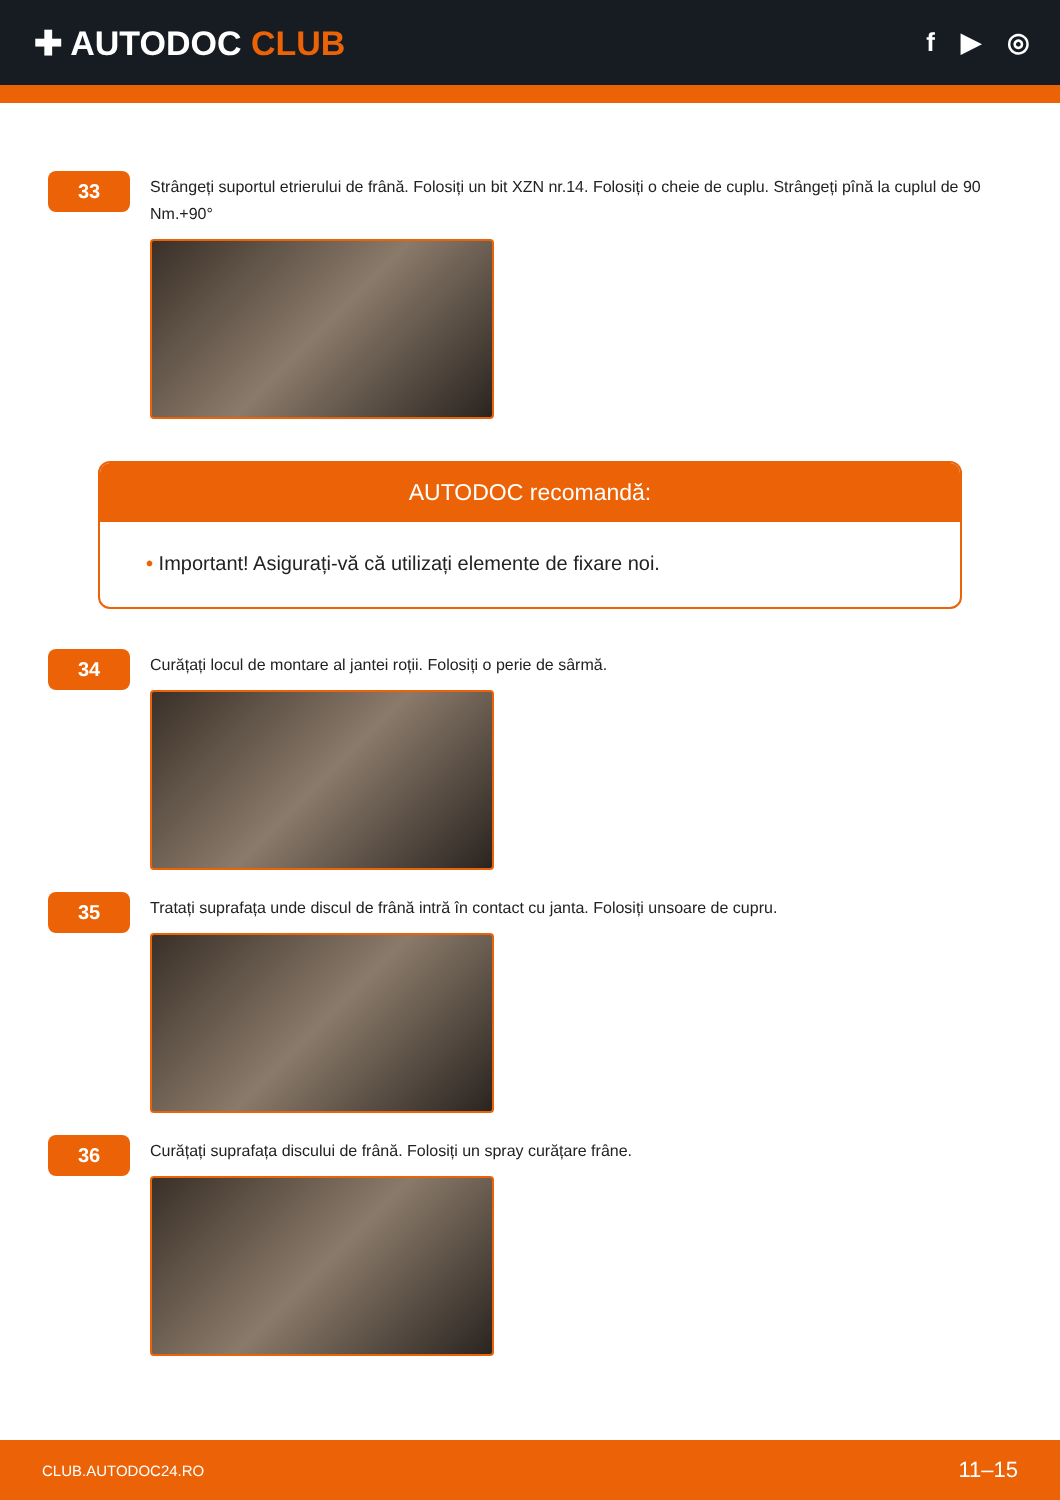✚ AUTODOC CLUB
f ▶ ◎
33
Strângeți suportul etrierului de frână. Folosiți un bit XZN nr.14. Folosiți o cheie de cuplu. Strângeți pînă la cuplul de 90 Nm.+90°
AUTODOC recomandă:
• Important! Asigurați-vă că utilizați elemente de fixare noi.
34
Curățați locul de montare al jantei roții. Folosiți o perie de sârmă.
35
Tratați suprafața unde discul de frână intră în contact cu janta. Folosiți unsoare de cupru.
36
Curățați suprafața discului de frână. Folosiți un spray curățare frâne.
CLUB.AUTODOC24.RO 11–15